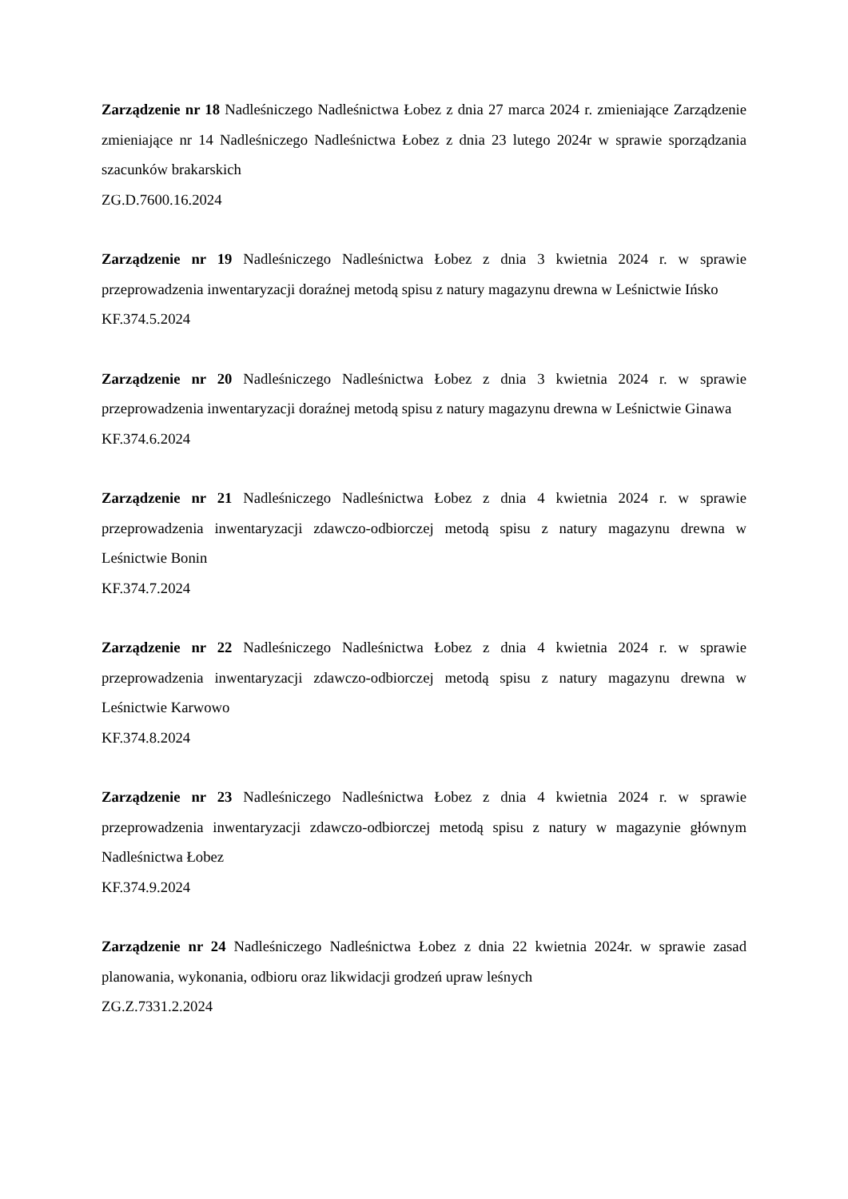Zarządzenie nr 18 Nadleśniczego Nadleśnictwa Łobez z dnia 27 marca 2024 r. zmieniające Zarządzenie zmieniające nr 14 Nadleśniczego Nadleśnictwa Łobez z dnia 23 lutego 2024r w sprawie sporządzania szacunków brakarskich
ZG.D.7600.16.2024
Zarządzenie nr 19 Nadleśniczego Nadleśnictwa Łobez z dnia 3 kwietnia 2024 r. w sprawie przeprowadzenia inwentaryzacji doraźnej metodą spisu z natury magazynu drewna w Leśnictwie Ińsko
KF.374.5.2024
Zarządzenie nr 20 Nadleśniczego Nadleśnictwa Łobez z dnia 3 kwietnia 2024 r. w sprawie przeprowadzenia inwentaryzacji doraźnej metodą spisu z natury magazynu drewna w Leśnictwie Ginawa
KF.374.6.2024
Zarządzenie nr 21 Nadleśniczego Nadleśnictwa Łobez z dnia 4 kwietnia 2024 r. w sprawie przeprowadzenia inwentaryzacji zdawczo-odbiorczej metodą spisu z natury magazynu drewna w Leśnictwie Bonin
KF.374.7.2024
Zarządzenie nr 22 Nadleśniczego Nadleśnictwa Łobez z dnia 4 kwietnia 2024 r. w sprawie przeprowadzenia inwentaryzacji zdawczo-odbiorczej metodą spisu z natury magazynu drewna w Leśnictwie Karwowo
KF.374.8.2024
Zarządzenie nr 23 Nadleśniczego Nadleśnictwa Łobez z dnia 4 kwietnia 2024 r. w sprawie przeprowadzenia inwentaryzacji zdawczo-odbiorczej metodą spisu z natury w magazynie głównym Nadleśnictwa Łobez
KF.374.9.2024
Zarządzenie nr 24 Nadleśniczego Nadleśnictwa Łobez z dnia 22 kwietnia 2024r. w sprawie zasad planowania, wykonania, odbioru oraz likwidacji grodzeń upraw leśnych
ZG.Z.7331.2.2024